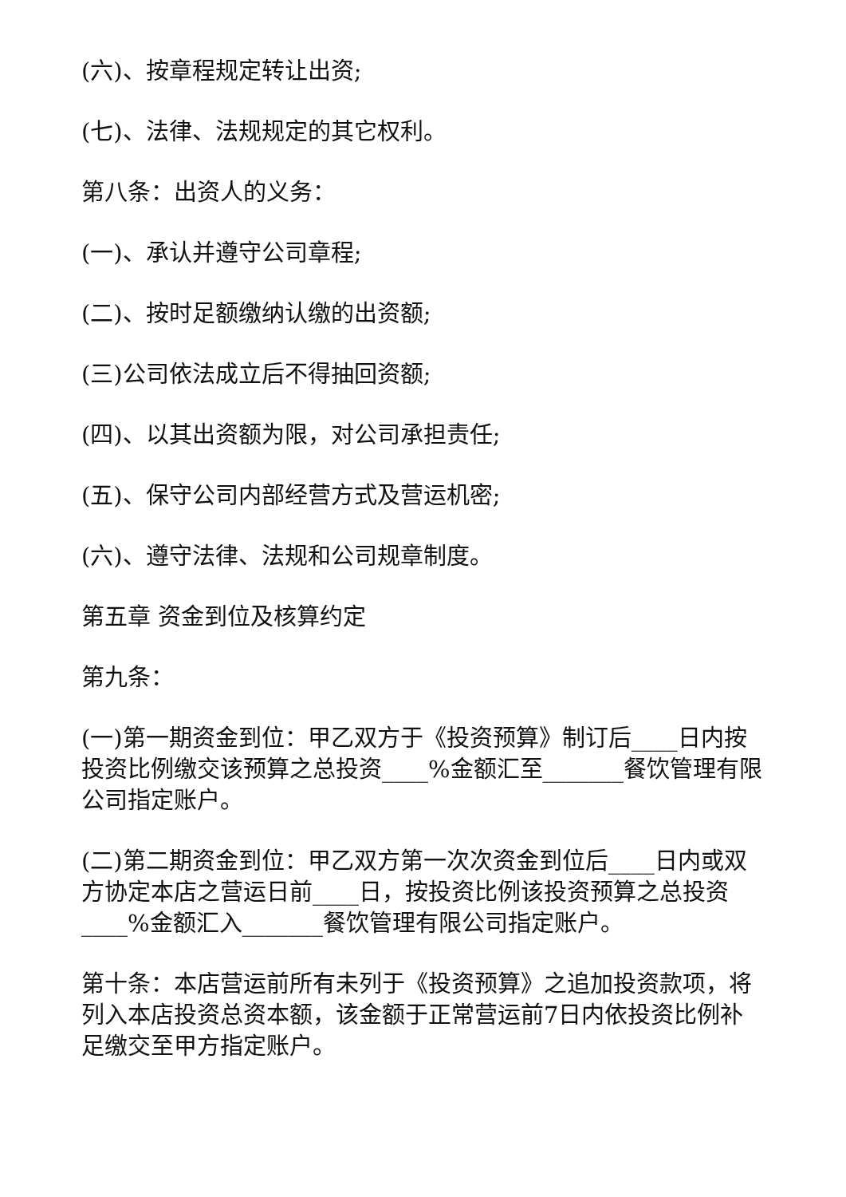(六)、按章程规定转让出资;
(七)、法律、法规规定的其它权利。
第八条：出资人的义务：
(一)、承认并遵守公司章程;
(二)、按时足额缴纳认缴的出资额;
(三)公司依法成立后不得抽回资额;
(四)、以其出资额为限，对公司承担责任;
(五)、保守公司内部经营方式及营运机密;
(六)、遵守法律、法规和公司规章制度。
第五章 资金到位及核算约定
第九条：
(一)第一期资金到位：甲乙双方于《投资预算》制订后____日内按投资比例缴交该预算之总投资____%金额汇至_______餐饮管理有限公司指定账户。
(二)第二期资金到位：甲乙双方第一次次资金到位后____日内或双方协定本店之营运日前____日，按投资比例该投资预算之总投资____%金额汇入_______餐饮管理有限公司指定账户。
第十条：本店营运前所有未列于《投资预算》之追加投资款项，将列入本店投资总资本额，该金额于正常营运前7日内依投资比例补足缴交至甲方指定账户。